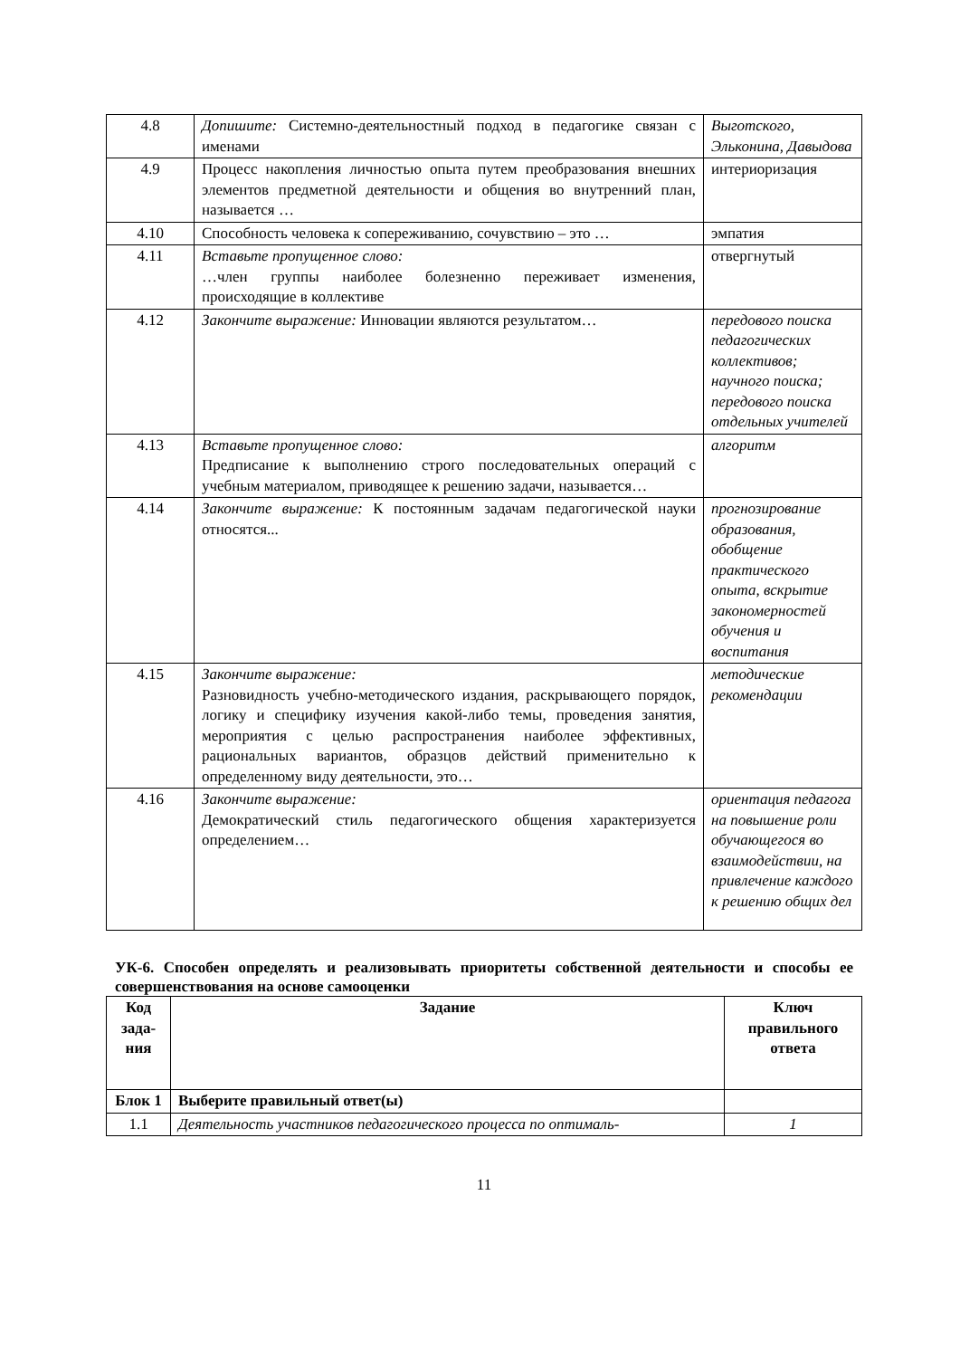| 4.8 | Допишите: Системно-деятельностный подход в педагогике связан с именами | Выготского, Эльконина, Давыдова |
| 4.9 | Процесс накопления личностью опыта путем преобразования внешних элементов предметной деятельности и общения во внутренний план, называется … | интериоризация |
| 4.10 | Способность человека к сопереживанию, сочувствию – это … | эмпатия |
| 4.11 | Вставьте пропущенное слово: …член группы наиболее болезненно переживает изменения, происходящие в коллективе | отвергнутый |
| 4.12 | Закончите выражение: Инновации являются результатом… | передового поиска педагогических коллективов; научного поиска; передового поиска отдельных учителей |
| 4.13 | Вставьте пропущенное слово: Предписание к выполнению строго последовательных операций с учебным материалом, приводящее к решению задачи, называется… | алгоритм |
| 4.14 | Закончите выражение: К постоянным задачам педагогической науки относятся... | прогнозирование образования, обобщение практического опыта, вскрытие закономерностей обучения и воспитания |
| 4.15 | Закончите выражение: Разновидность учебно-методического издания, раскрывающего порядок, логику и специфику изучения какой-либо темы, проведения занятия, мероприятия с целью распространения наиболее эффективных, рациональных вариантов, образцов действий применительно к определенному виду деятельности, это… | методические рекомендации |
| 4.16 | Закончите выражение: Демократический стиль педагогического общения характеризуется определением… | ориентация педагога на повышение роли обучающегося во взаимодействии, на привлечение каждого к решению общих дел |
УК-6. Способен определять и реализовывать приоритеты собственной деятельности и способы ее совершенствования на основе самооценки
| Код зада-ния | Задание | Ключ правильного ответа |
| --- | --- | --- |
| Блок 1 | Выберите правильный ответ(ы) | |
| 1.1 | Деятельность участников педагогического процесса по оптималь- | 1 |
11